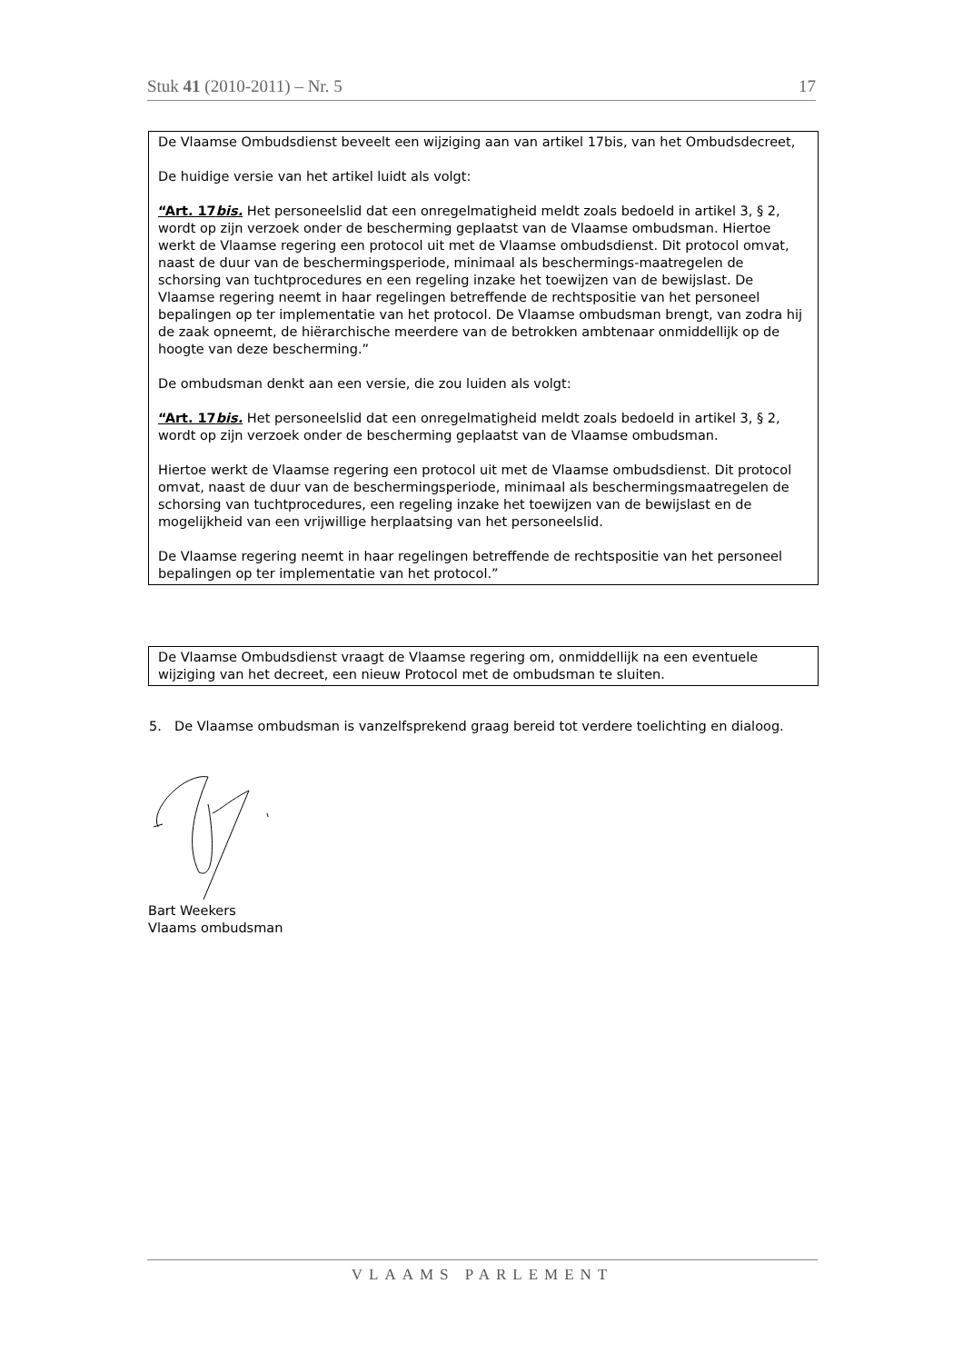Stuk 41 (2010-2011) – Nr. 5 17
De Vlaamse Ombudsdienst beveelt een wijziging aan van artikel 17bis, van het Ombudsdecreet,
De huidige versie van het artikel luidt als volgt:
“Art. 17bis. Het personeelslid dat een onregelmatigheid meldt zoals bedoeld in artikel 3, § 2, wordt op zijn verzoek onder de bescherming geplaatst van de Vlaamse ombudsman. Hiertoe werkt de Vlaamse regering een protocol uit met de Vlaamse ombudsdienst. Dit protocol omvat, naast de duur van de beschermingsperiode, minimaal als beschermings-maatregelen de schorsing van tuchtprocedures en een regeling inzake het toewijzen van de bewijslast. De Vlaamse regering neemt in haar regelingen betreffende de rechtspositie van het personeel bepalingen op ter implementatie van het protocol. De Vlaamse ombudsman brengt, van zodra hij de zaak opneemt, de hiërarchische meerdere van de betrokken ambtenaar onmiddellijk op de hoogte van deze bescherming.”
De ombudsman denkt aan een versie, die zou luiden als volgt:
“Art. 17bis. Het personeelslid dat een onregelmatigheid meldt zoals bedoeld in artikel 3, § 2, wordt op zijn verzoek onder de bescherming geplaatst van de Vlaamse ombudsman.
Hiertoe werkt de Vlaamse regering een protocol uit met de Vlaamse ombudsdienst. Dit protocol omvat, naast de duur van de beschermingsperiode, minimaal als beschermingsmaatregelen de schorsing van tuchtprocedures, een regeling inzake het toewijzen van de bewijslast en de mogelijkheid van een vrijwillige herplaatsing van het personeelslid.
De Vlaamse regering neemt in haar regelingen betreffende de rechtspositie van het personeel bepalingen op ter implementatie van het protocol.”
De Vlaamse Ombudsdienst vraagt de Vlaamse regering om, onmiddellijk na een eventuele wijziging van het decreet, een nieuw Protocol met de ombudsman te sluiten.
5. De Vlaamse ombudsman is vanzelfsprekend graag bereid tot verdere toelichting en dialoog.
Bart Weekers
Vlaams ombudsman
VLAAMS PARLEMENT